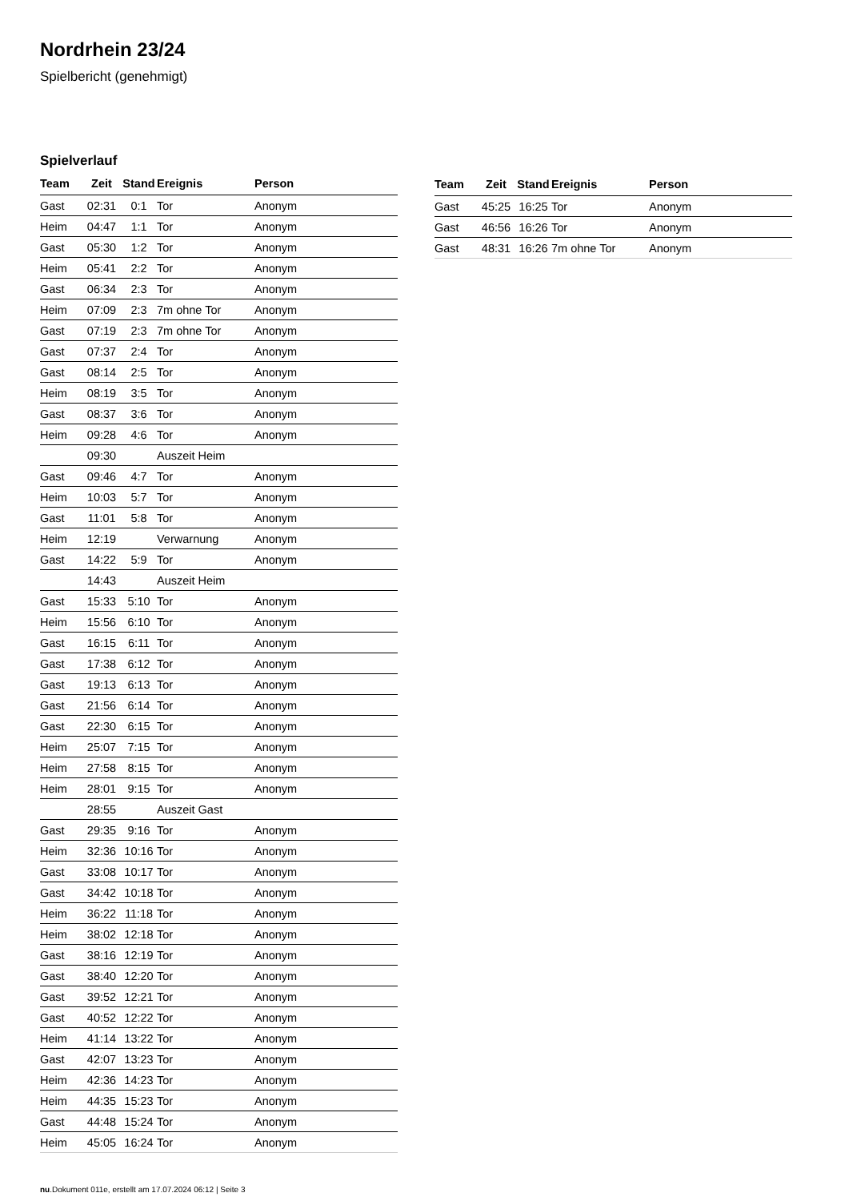Nordrhein 23/24
Spielbericht (genehmigt)
Spielverlauf
| Team | Zeit | Stand | Ereignis | Person |
| --- | --- | --- | --- | --- |
| Gast | 02:31 | 0:1 | Tor | Anonym |
| Heim | 04:47 | 1:1 | Tor | Anonym |
| Gast | 05:30 | 1:2 | Tor | Anonym |
| Heim | 05:41 | 2:2 | Tor | Anonym |
| Gast | 06:34 | 2:3 | Tor | Anonym |
| Heim | 07:09 | 2:3 | 7m ohne Tor | Anonym |
| Gast | 07:19 | 2:3 | 7m ohne Tor | Anonym |
| Gast | 07:37 | 2:4 | Tor | Anonym |
| Gast | 08:14 | 2:5 | Tor | Anonym |
| Heim | 08:19 | 3:5 | Tor | Anonym |
| Gast | 08:37 | 3:6 | Tor | Anonym |
| Heim | 09:28 | 4:6 | Tor | Anonym |
| | 09:30 | | Auszeit Heim | |
| Gast | 09:46 | 4:7 | Tor | Anonym |
| Heim | 10:03 | 5:7 | Tor | Anonym |
| Gast | 11:01 | 5:8 | Tor | Anonym |
| Heim | 12:19 | | Verwarnung | Anonym |
| Gast | 14:22 | 5:9 | Tor | Anonym |
| | 14:43 | | Auszeit Heim | |
| Gast | 15:33 | 5:10 | Tor | Anonym |
| Heim | 15:56 | 6:10 | Tor | Anonym |
| Gast | 16:15 | 6:11 | Tor | Anonym |
| Gast | 17:38 | 6:12 | Tor | Anonym |
| Gast | 19:13 | 6:13 | Tor | Anonym |
| Gast | 21:56 | 6:14 | Tor | Anonym |
| Gast | 22:30 | 6:15 | Tor | Anonym |
| Heim | 25:07 | 7:15 | Tor | Anonym |
| Heim | 27:58 | 8:15 | Tor | Anonym |
| Heim | 28:01 | 9:15 | Tor | Anonym |
| | 28:55 | | Auszeit Gast | |
| Gast | 29:35 | 9:16 | Tor | Anonym |
| Heim | 32:36 | 10:16 | Tor | Anonym |
| Gast | 33:08 | 10:17 | Tor | Anonym |
| Gast | 34:42 | 10:18 | Tor | Anonym |
| Heim | 36:22 | 11:18 | Tor | Anonym |
| Heim | 38:02 | 12:18 | Tor | Anonym |
| Gast | 38:16 | 12:19 | Tor | Anonym |
| Gast | 38:40 | 12:20 | Tor | Anonym |
| Gast | 39:52 | 12:21 | Tor | Anonym |
| Gast | 40:52 | 12:22 | Tor | Anonym |
| Heim | 41:14 | 13:22 | Tor | Anonym |
| Gast | 42:07 | 13:23 | Tor | Anonym |
| Heim | 42:36 | 14:23 | Tor | Anonym |
| Heim | 44:35 | 15:23 | Tor | Anonym |
| Gast | 44:48 | 15:24 | Tor | Anonym |
| Heim | 45:05 | 16:24 | Tor | Anonym |
| Team | Zeit | Stand | Ereignis | Person |
| --- | --- | --- | --- | --- |
| Gast | 45:25 | 16:25 | Tor | Anonym |
| Gast | 46:56 | 16:26 | Tor | Anonym |
| Gast | 48:31 | 16:26 | 7m ohne Tor | Anonym |
nu.Dokument 011e, erstellt am 17.07.2024 06:12 | Seite 3